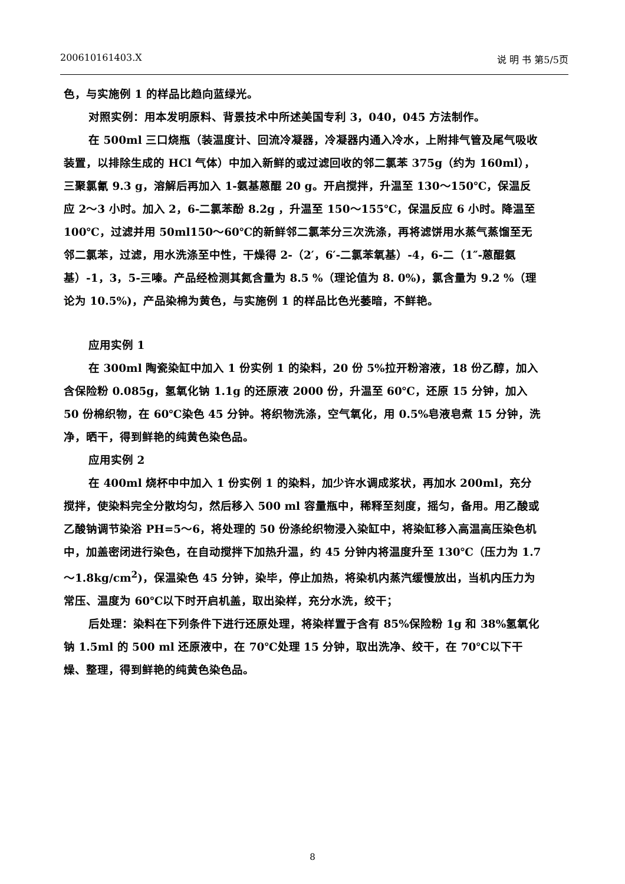200610161403.X 说 明 书 第5/5页
色，与实施例 1 的样品比趋向蓝绿光。
对照实例：用本发明原料、背景技术中所述美国专利 3，040，045 方法制作。
在 500ml 三口烧瓶（装温度计、回流冷凝器，冷凝器内通入冷水，上附排气管及尾气吸收装置，以排除生成的 HCl 气体）中加入新鲜的或过滤回收的邻二氯苯 375g（约为 160ml），三聚氯氰 9.3 g，溶解后再加入 1-氨基蒽醌 20 g。开启搅拌，升温至 130～150℃，保温反应 2～3 小时。加入 2，6-二氯苯酚 8.2g ，升温至 150～155℃，保温反应 6 小时。降温至 100℃，过滤并用 50ml150～60℃的新鲜邻二氯苯分三次洗涤，再将滤饼用水蒸气蒸馏至无邻二氯苯，过滤，用水洗涤至中性，干燥得 2-（2′，6′-二氯苯氧基）-4，6-二（1″-蒽醌氨基）-1，3，5-三嗪。产品经检测其氮含量为 8.5 %（理论值为 8. 0%)，氯含量为 9.2 %（理论为 10.5%)，产品染棉为黄色，与实施例 1 的样品比色光萎暗，不鲜艳。
应用实例 1
在 300ml 陶瓷染缸中加入 1 份实例 1 的染料，20 份 5%拉开粉溶液，18 份乙醇，加入含保险粉 0.085g，氢氧化钠 1.1g 的还原液 2000 份，升温至 60℃，还原 15 分钟，加入 50 份棉织物，在 60℃染色 45 分钟。将织物洗涤，空气氧化，用 0.5%皂液皂煮 15 分钟，洗净，晒干，得到鲜艳的纯黄色染色品。
应用实例 2
在 400ml 烧杯中中加入 1 份实例 1 的染料，加少许水调成浆状，再加水 200ml，充分搅拌，使染料完全分散均匀，然后移入 500 ml 容量瓶中，稀释至刻度，摇匀，备用。用乙酸或乙酸钠调节染浴 PH=5～6，将处理的 50 份涤纶织物浸入染缸中，将染缸移入高温高压染色机中，加盖密闭进行染色，在自动搅拌下加热升温，约 45 分钟内将温度升至 130℃（压力为 1.7～1.8kg/cm<sup>2</sup>)，保温染色 45 分钟，染毕，停止加热，将染机内蒸汽缓慢放出，当机内压力为常压、温度为 60℃以下时开启机盖，取出染样，充分水洗，绞干；
后处理：染料在下列条件下进行还原处理，将染样置于含有 85%保险粉 1g 和 38%氢氧化钠 1.5ml 的 500 ml 还原液中，在 70℃处理 15 分钟，取出洗净、绞干，在 70℃以下干燥、整理，得到鲜艳的纯黄色染色品。
8